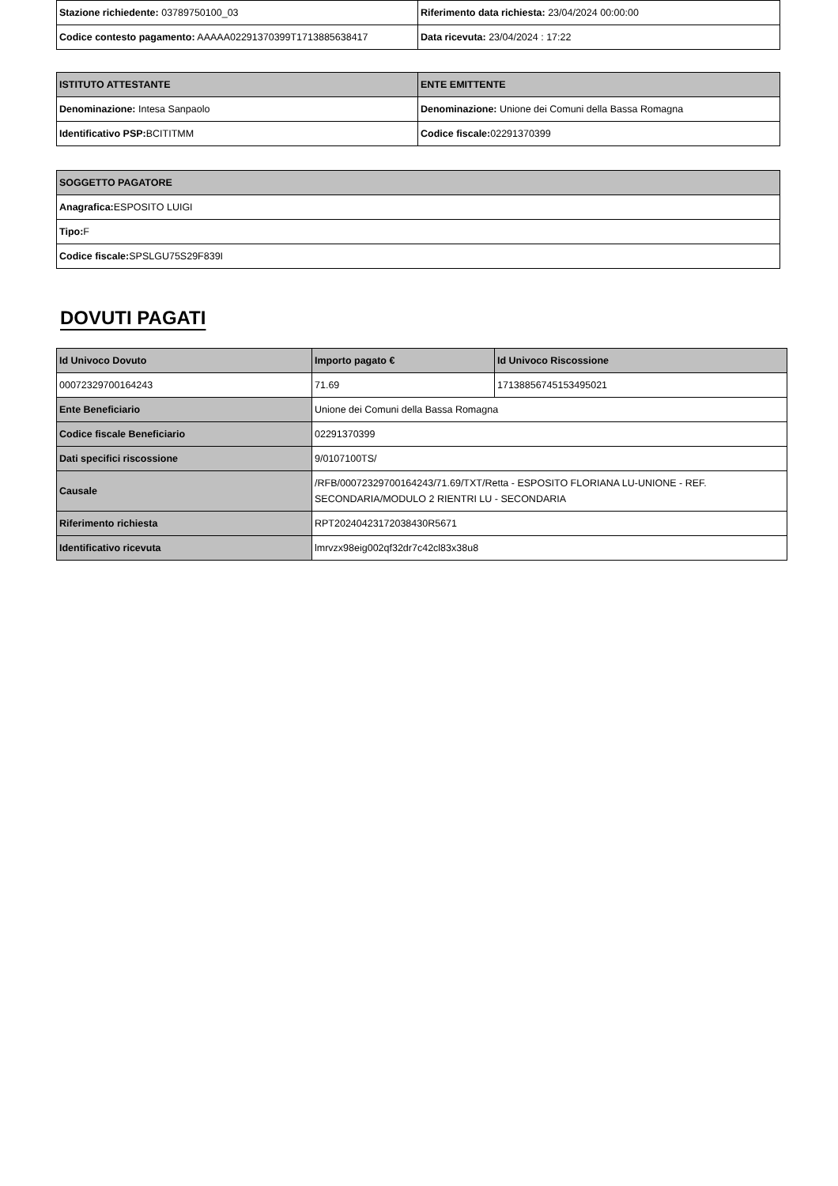| Stazione richiedente: 03789750100_03 | Riferimento data richiesta: 23/04/2024 00:00:00 |
| Codice contesto pagamento: AAAAA02291370399T1713885638417 | Data ricevuta: 23/04/2024 : 17:22 |
| ISTITUTO ATTESTANTE | ENTE EMITTENTE |
| --- | --- |
| Denominazione: Intesa Sanpaolo | Denominazione: Unione dei Comuni della Bassa Romagna |
| Identificativo PSP: BCITITMM | Codice fiscale: 02291370399 |
| SOGGETTO PAGATORE |
| --- |
| Anagrafica: ESPOSITO LUIGI |
| Tipo: F |
| Codice fiscale: SPSLGU75S29F839I |
DOVUTI PAGATI
| Id Univoco Dovuto | Importo pagato € | Id Univoco Riscossione |
| --- | --- | --- |
| 00072329700164243 | 71.69 | 17138856745153495021 |
| Ente Beneficiario | Unione dei Comuni della Bassa Romagna | |
| Codice fiscale Beneficiario | 02291370399 | |
| Dati specifici riscossione | 9/0107100TS/ | |
| Causale | /RFB/00072329700164243/71.69/TXT/Retta - ESPOSITO FLORIANA LU-UNIONE - REF. SECONDARIA/MODULO 2 RIENTRI LU - SECONDARIA | |
| Riferimento richiesta | RPT20240423172038430R5671 | |
| Identificativo ricevuta | lmrvzx98eig002qf32dr7c42cl83x38u8 | |